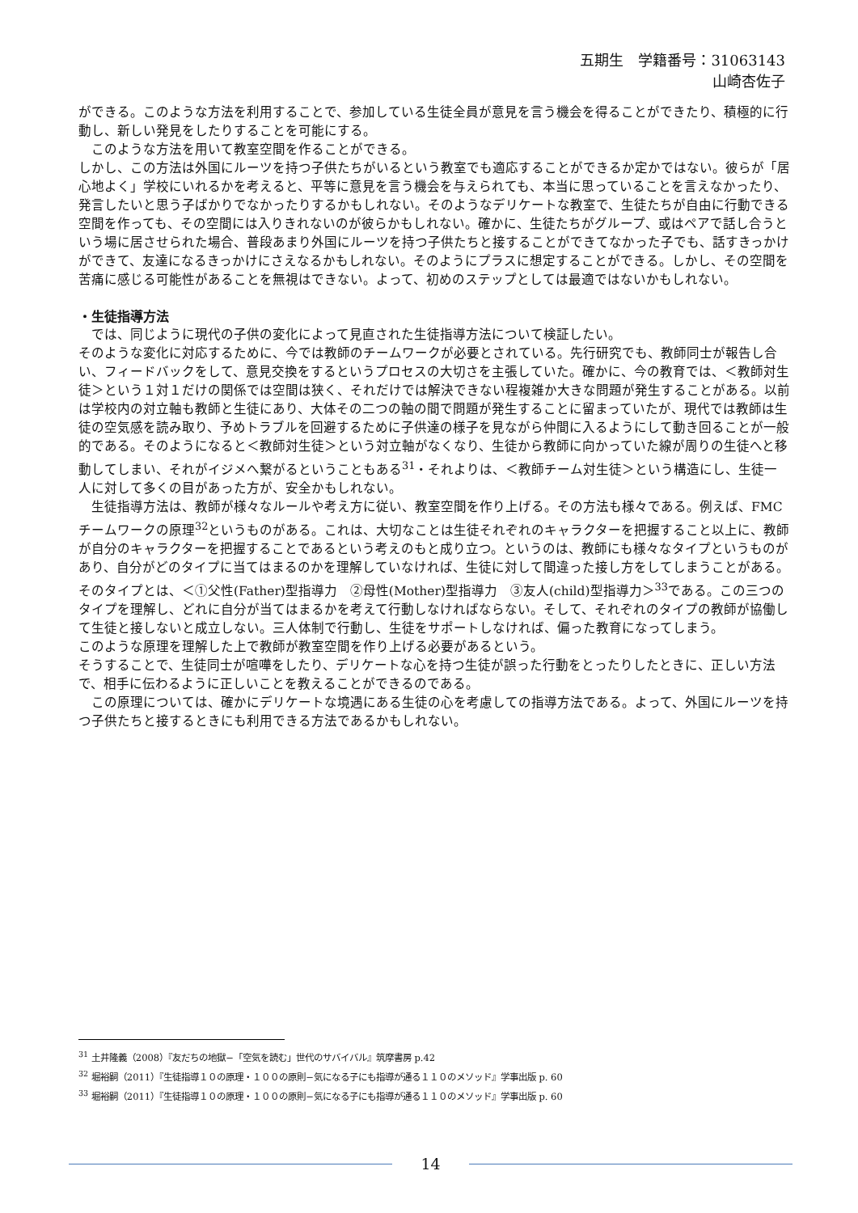五期生　学籍番号：31063143
山崎杏佐子
ができる。このような方法を利用することで、参加している生徒全員が意見を言う機会を得ることができたり、積極的に行動し、新しい発見をしたりすることを可能にする。
　このような方法を用いて教室空間を作ることができる。
しかし、この方法は外国にルーツを持つ子供たちがいるという教室でも適応することができるか定かではない。彼らが「居心地よく」学校にいれるかを考えると、平等に意見を言う機会を与えられても、本当に思っていることを言えなかったり、発言したいと思う子ばかりでなかったりするかもしれない。そのようなデリケートな教室で、生徒たちが自由に行動できる空間を作っても、その空間には入りきれないのが彼らかもしれない。確かに、生徒たちがグループ、或はペアで話し合うという場に居させられた場合、普段あまり外国にルーツを持つ子供たちと接することができてなかった子でも、話すきっかけができて、友達になるきっかけにさえなるかもしれない。そのようにプラスに想定することができる。しかし、その空間を苦痛に感じる可能性があることを無視はできない。よって、初めのステップとしては最適ではないかもしれない。
・生徒指導方法
　では、同じように現代の子供の変化によって見直された生徒指導方法について検証したい。
そのような変化に対応するために、今では教師のチームワークが必要とされている。先行研究でも、教師同士が報告し合い、フィードバックをして、意見交換をするというプロセスの大切さを主張していた。確かに、今の教育では、＜教師対生徒＞という１対１だけの関係では空間は狭く、それだけでは解決できない程複雑か大きな問題が発生することがある。以前は学校内の対立軸も教師と生徒にあり、大体その二つの軸の間で問題が発生することに留まっていたが、現代では教師は生徒の空気感を読み取り、予めトラブルを回避するために子供達の様子を見ながら仲間に入るようにして動き回ることが一般的である。そのようになると＜教師対生徒＞という対立軸がなくなり、生徒から教師に向かっていた線が周りの生徒へと移動してしまい、それがイジメへ繋がるということもある<sup>31</sup>・それよりは、＜教師チーム対生徒＞という構造にし、生徒一人に対して多くの目があった方が、安全かもしれない。
　生徒指導方法は、教師が様々なルールや考え方に従い、教室空間を作り上げる。その方法も様々である。例えば、FMC チームワークの原理<sup>32</sup>というものがある。これは、大切なことは生徒それぞれのキャラクターを把握すること以上に、教師が自分のキャラクターを把握することであるという考えのもと成り立つ。というのは、教師にも様々なタイプというものがあり、自分がどのタイプに当てはまるのかを理解していなければ、生徒に対して間違った接し方をしてしまうことがある。そのタイプとは、＜①父性(Father)型指導力　②母性(Mother)型指導力　③友人(child)型指導力＞<sup>33</sup>である。この三つのタイプを理解し、どれに自分が当てはまるかを考えて行動しなければならない。そして、それぞれのタイプの教師が協働して生徒と接しないと成立しない。三人体制で行動し、生徒をサポートしなければ、偏った教育になってしまう。
このような原理を理解した上で教師が教室空間を作り上げる必要があるという。
そうすることで、生徒同士が喧嘩をしたり、デリケートな心を持つ生徒が誤った行動をとったりしたときに、正しい方法で、相手に伝わるように正しいことを教えることができるのである。
　この原理については、確かにデリケートな境遇にある生徒の心を考慮しての指導方法である。よって、外国にルーツを持つ子供たちと接するときにも利用できる方法であるかもしれない。
<sup>31</sup> 土井隆義（2008）『友だちの地獄−「空気を読む」世代のサバイバル』筑摩書房 p.42
<sup>32</sup> 堀裕嗣（2011）『生徒指導１０の原理・１００の原則−気になる子にも指導が通る１１０のメソッド』学事出版 p. 60
<sup>33</sup> 堀裕嗣（2011）『生徒指導１０の原理・１００の原則−気になる子にも指導が通る１１０のメソッド』学事出版 p. 60
14